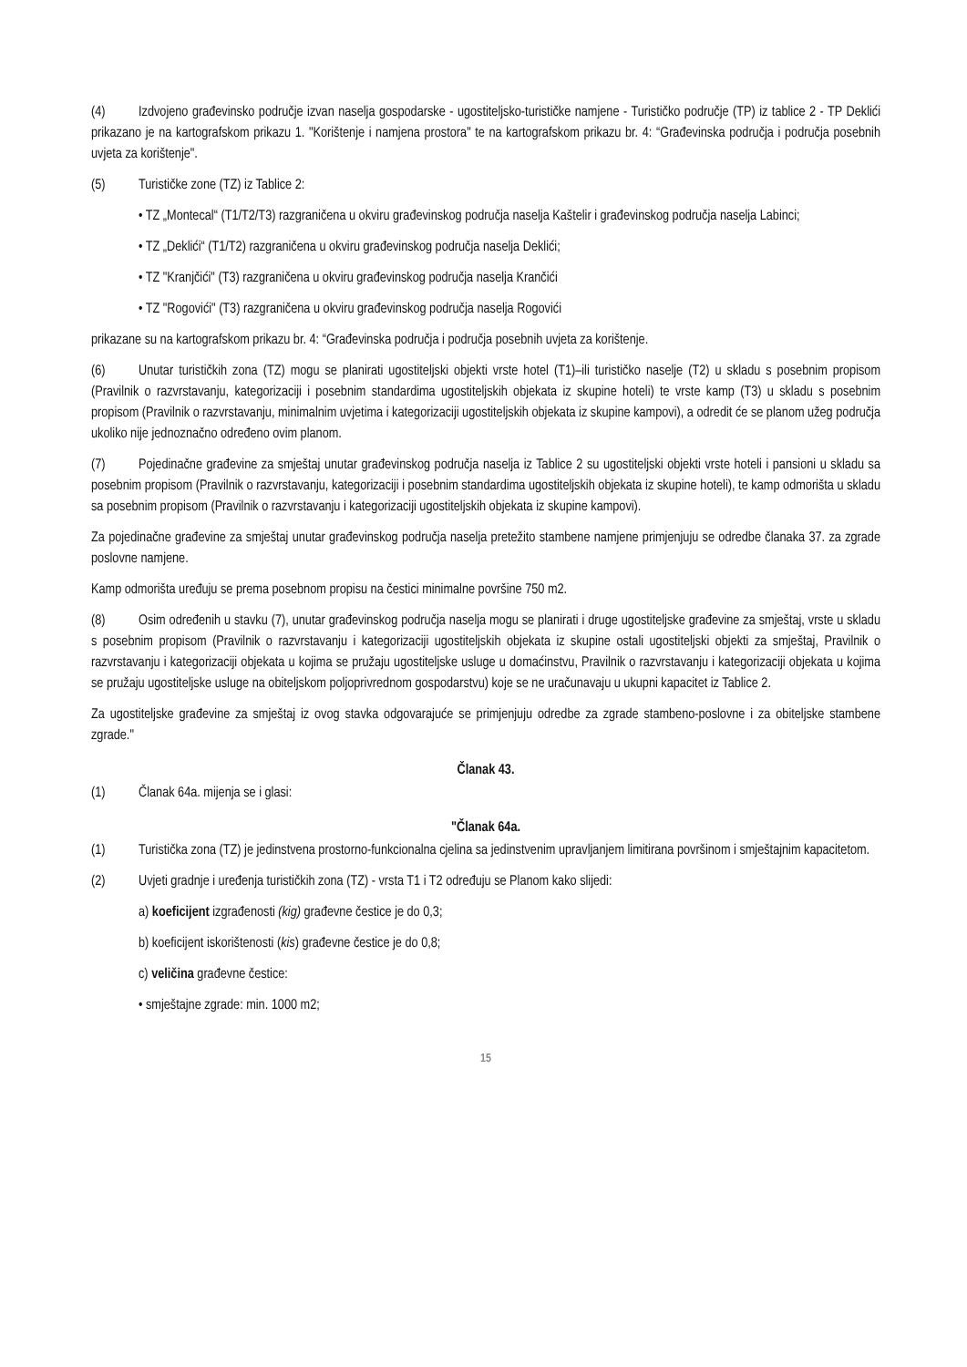(4) Izdvojeno građevinsko područje izvan naselja gospodarske - ugostiteljsko-turističke namjene - Turističko područje (TP) iz tablice 2 - TP Deklići prikazano je na kartografskom prikazu 1. "Korištenje i namjena prostora" te na kartografskom prikazu br. 4: “Građevinska područja i područja posebnih uvjeta za korištenje".
(5) Turističke zone (TZ) iz Tablice 2:
• TZ „Montecal“ (T1/T2/T3) razgraničena u okviru građevinskog područja naselja Kaštelir i građevinskog područja naselja Labinci;
• TZ „Deklići“ (T1/T2) razgraničena u okviru građevinskog područja naselja Deklići;
• TZ "Kranjčići" (T3) razgraničena u okviru građevinskog područja naselja Krančići
• TZ "Rogovići" (T3) razgraničena u okviru građevinskog područja naselja Rogovići
prikazane su na kartografskom prikazu br. 4: “Građevinska područja i područja posebnih uvjeta za korištenje.
(6) Unutar turističkih zona (TZ) mogu se planirati ugostiteljski objekti vrste hotel (T1)–ili turističko naselje (T2) u skladu s posebnim propisom (Pravilnik o razvrstavanju, kategorizaciji i posebnim standardima ugostiteljskih objekata iz skupine hoteli) te vrste kamp (T3) u skladu s posebnim propisom (Pravilnik o razvrstavanju, minimalnim uvjetima i kategorizaciji ugostiteljskih objekata iz skupine kampovi), a odredit će se planom užeg područja ukoliko nije jednoznačno određeno ovim planom.
(7) Pojedinačne građevine za smještaj unutar građevinskog područja naselja iz Tablice 2 su ugostiteljski objekti vrste hoteli i pansioni u skladu sa posebnim propisom (Pravilnik o razvrstavanju, kategorizaciji i posebnim standardima ugostiteljskih objekata iz skupine hoteli), te kamp odmorišta u skladu sa posebnim propisom (Pravilnik o razvrstavanju i kategorizaciji ugostiteljskih objekata iz skupine kampovi).
Za pojedinačne građevine za smještaj unutar građevinskog područja naselja pretežito stambene namjene primjenjuju se odredbe članaka 37. za zgrade poslovne namjene.
Kamp odmorišta uređuju se prema posebnom propisu na čestici minimalne površine 750 m2.
(8) Osim određenih u stavku (7), unutar građevinskog područja naselja mogu se planirati i druge ugostiteljske građevine za smještaj, vrste u skladu s posebnim propisom (Pravilnik o razvrstavanju i kategorizaciji ugostiteljskih objekata iz skupine ostali ugostiteljski objekti za smještaj, Pravilnik o razvrstavanju i kategorizaciji objekata u kojima se pružaju ugostiteljske usluge u domaćinstvu, Pravilnik o razvrstavanju i kategorizaciji objekata u kojima se pružaju ugostiteljske usluge na obiteljskom poljoprivrednom gospodarstvu) koje se ne uračunavaju u ukupni kapacitet iz Tablice 2.
Za ugostiteljske građevine za smještaj iz ovog stavka odgovarajuće se primjenjuju odredbe za zgrade stambeno-poslovne i za obiteljske stambene zgrade."
Članak 43.
(1) Članak 64a. mijenja se i glasi:
"Članak 64a.
(1) Turistička zona (TZ) je jedinstvena prostorno-funkcionalna cjelina sa jedinstvenim upravljanjem limitirana površinom i smještajnim kapacitetom.
(2) Uvjeti gradnje i uređenja turističkih zona (TZ) - vrsta T1 i T2 određuju se Planom kako slijedi:
a) koeficijent izgrađenosti (kig) građevne čestice je do 0,3;
b) koeficijent iskorištenosti (kis) građevne čestice je do 0,8;
c) veličina građevne čestice:
• smještajne zgrade: min. 1000 m2;
15